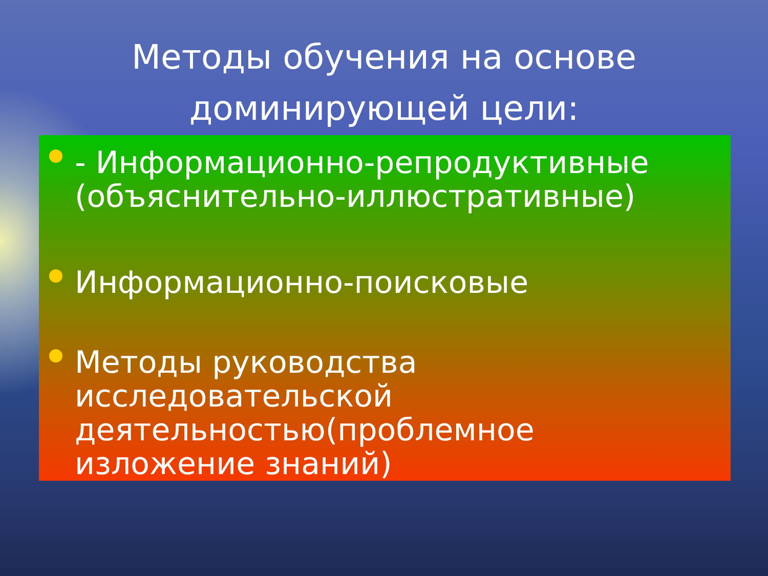Методы обучения на основе
доминирующей цели:
- Информационно-репродуктивные (объяснительно-иллюстративные)
Информационно-поисковые
Методы руководства исследовательской деятельностью(проблемное изложение знаний)